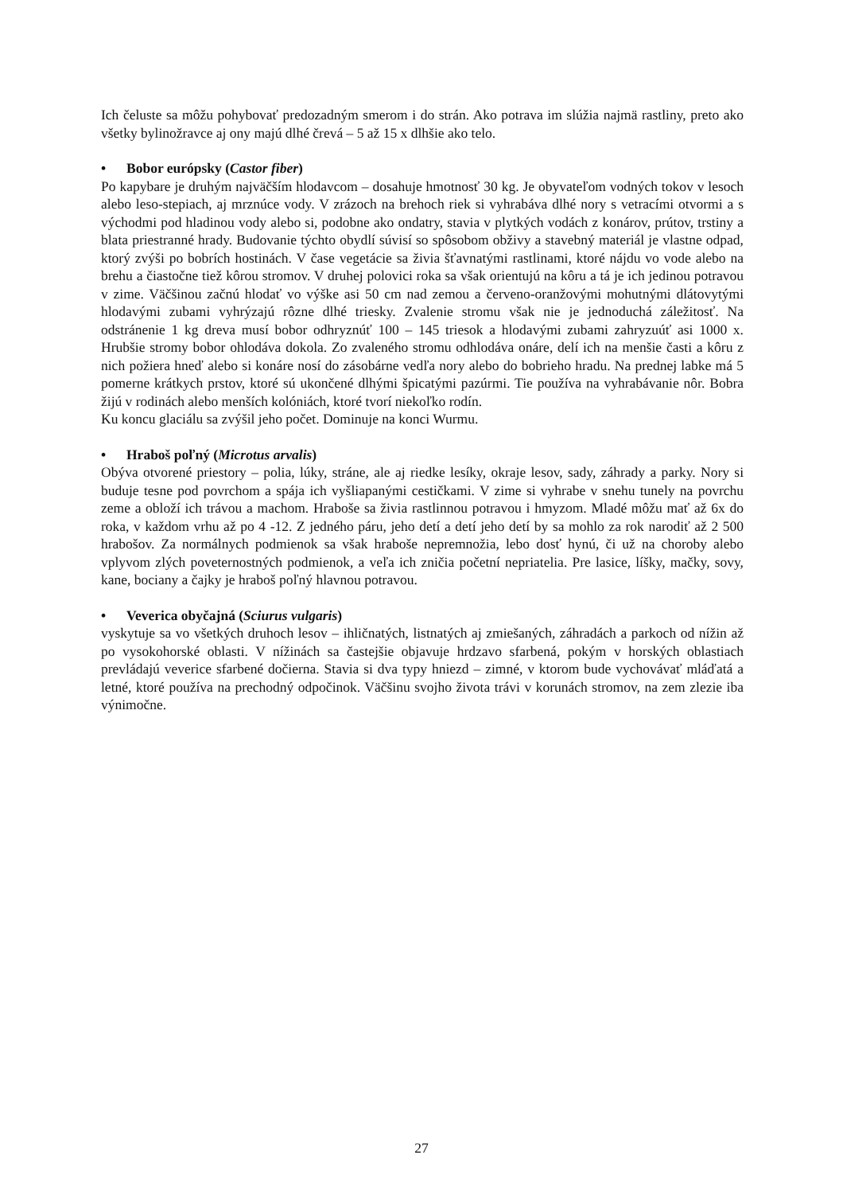Ich čeluste sa môžu pohybovať predozadným smerom i do strán. Ako potrava im slúžia najmä rastliny, preto ako všetky bylinožravce aj ony majú dlhé črevá – 5 až 15 x dlhšie ako telo.
• Bobor európsky (Castor fiber)
Po kapybare je druhým najväčším hlodavcom – dosahuje hmotnosť 30 kg. Je obyvateľom vodných tokov v lesoch alebo leso-stepiach, aj mrznúce vody. V zrázoch na brehoch riek si vyhrabáva dlhé nory s vetracími otvormi a s východmi pod hladinou vody alebo si, podobne ako ondatry, stavia v plytkých vodách z konárov, prútov, trstiny a blata priestranné hrady. Budovanie týchto obydlí súvisí so spôsobom obživy a stavebný materiál je vlastne odpad, ktorý zvýši po bobrích hostinách. V čase vegetácie sa živia šťavnatými rastlinami, ktoré nájdu vo vode alebo na brehu a čiastočne tiež kôrou stromov. V druhej polovici roka sa však orientujú na kôru a tá je ich jedinou potravou v zime. Väčšinou začnú hlodať vo výške asi 50 cm nad zemou a červeno-oranžovými mohutnými dlátovytými hlodavými zubami vyhrýzajú rôzne dlhé triesky. Zvalenie stromu však nie je jednoduchá záležitosť. Na odstránenie 1 kg dreva musí bobor odhryznúť 100 – 145 triesok a hlodavými zubami zahryzuúť asi 1000 x. Hrubšie stromy bobor ohlodáva dokola. Zo zvaleného stromu odhlodáva onáre, delí ich na menšie časti a kôru z nich požiera hneď alebo si konáre nosí do zásobárne vedľa nory alebo do bobrieho hradu. Na prednej labke má 5 pomerne krátkych prstov, ktoré sú ukončené dlhými špicatými pazúrmi. Tie používa na vyhrabávanie nôr. Bobra žijú v rodinách alebo menších kolóniách, ktoré tvorí niekoľko rodín.
Ku koncu glaciálu sa zvýšil jeho počet. Dominuje na konci Wurmu.
• Hraboš poľný (Microtus arvalis)
Obýva otvorené priestory – polia, lúky, stráne, ale aj riedke lesíky, okraje lesov, sady, záhrady a parky. Nory si buduje tesne pod povrchom a spája ich vyšliapanými cestičkami. V zime si vyhrabe v snehu tunely na povrchu zeme a obloží ich trávou a machom. Hraboše sa živia rastlinnou potravou i hmyzom. Mladé môžu mať až 6x do roka, v každom vrhu až po 4 -12. Z jedného páru, jeho detí a detí jeho detí by sa mohlo za rok narodiť až 2 500 hrabošov. Za normálnych podmienok sa však hraboše nepremnožia, lebo dosť hynú, či už na choroby alebo vplyvom zlých poveternostných podmienok, a veľa ich zničia početní nepriatelia. Pre lasice, líšky, mačky, sovy, kane, bociany a čajky je hraboš poľný hlavnou potravou.
• Veverica obyčajná (Sciurus vulgaris)
vyskytuje sa vo všetkých druhoch lesov – ihličnatých, listnatých aj zmiešaných, záhradách a parkoch od nížin až po vysokohorské oblasti. V nížinách sa častejšie objavuje hrdzavo sfarbená, pokým v horských oblastiach prevládajú veverice sfarbené dočierna. Stavia si dva typy hniezd – zimné, v ktorom bude vychovávať mláďatá a letné, ktoré používa na prechodný odpočinok. Väčšinu svojho života trávi v korunách stromov, na zem zlezie iba výnimočne.
27